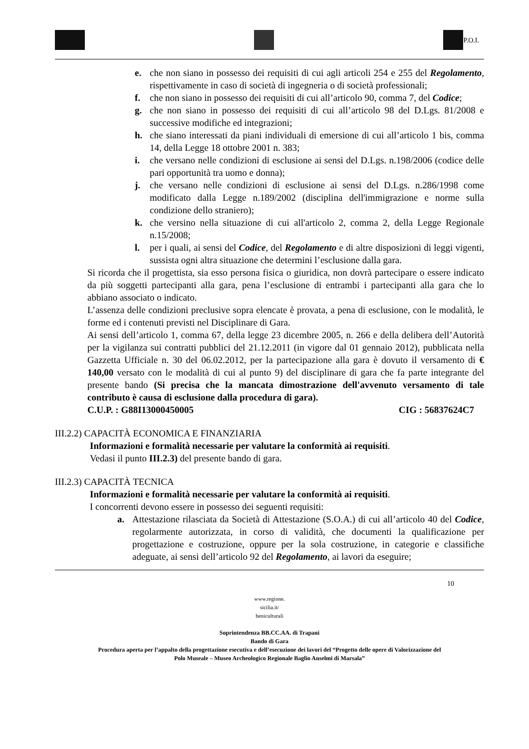P.O.I.
e. che non siano in possesso dei requisiti di cui agli articoli 254 e 255 del Regolamento, rispettivamente in caso di società di ingegneria o di società professionali;
f. che non siano in possesso dei requisiti di cui all’articolo 90, comma 7, del Codice;
g. che non siano in possesso dei requisiti di cui all’articolo 98 del D.Lgs. 81/2008 e successive modifiche ed integrazioni;
h. che siano interessati da piani individuali di emersione di cui all’articolo 1 bis, comma 14, della Legge 18 ottobre 2001 n. 383;
i. che versano nelle condizioni di esclusione ai sensi del D.Lgs. n.198/2006 (codice delle pari opportunità tra uomo e donna);
j. che versano nelle condizioni di esclusione ai sensi del D.Lgs. n.286/1998 come modificato dalla Legge n.189/2002 (disciplina dell'immigrazione e norme sulla condizione dello straniero);
k. che versino nella situazione di cui all'articolo 2, comma 2, della Legge Regionale n.15/2008;
l. per i quali, ai sensi del Codice, del Regolamento e di altre disposizioni di leggi vigenti, sussista ogni altra situazione che determini l’esclusione dalla gara.
Si ricorda che il progettista, sia esso persona fisica o giuridica, non dovrà partecipare o essere indicato da più soggetti partecipanti alla gara, pena l’esclusione di entrambi i partecipanti alla gara che lo abbiano associato o indicato.
L’assenza delle condizioni preclusive sopra elencate è provata, a pena di esclusione, con le modalità, le forme ed i contenuti previsti nel Disciplinare di Gara.
Ai sensi dell’articolo 1, comma 67, della legge 23 dicembre 2005, n. 266 e della delibera dell’Autorità per la vigilanza sui contratti pubblici del 21.12.2011 (in vigore dal 01 gennaio 2012), pubblicata nella Gazzetta Ufficiale n. 30 del 06.02.2012, per la partecipazione alla gara è dovuto il versamento di € 140,00 versato con le modalità di cui al punto 9) del disciplinare di gara che fa parte integrante del presente bando (Si precisa che la mancata dimostrazione dell'avvenuto versamento di tale contributo è causa di esclusione dalla procedura di gara).
C.U.P. : G88I13000450005 CIG : 56837624C7
III.2.2) CAPACITÀ ECONOMICA E FINANZIARIA
Informazioni e formalità necessarie per valutare la conformità ai requisiti.
Vedasi il punto III.2.3) del presente bando di gara.
III.2.3) CAPACITÀ TECNICA
Informazioni e formalità necessarie per valutare la conformità ai requisiti.
I concorrenti devono essere in possesso dei seguenti requisiti:
a. Attestazione rilasciata da Società di Attestazione (S.O.A.) di cui all’articolo 40 del Codice, regolarmente autorizzata, in corso di validità, che documenti la qualificazione per progettazione e costruzione, oppure per la sola costruzione, in categorie e classifiche adeguate, ai sensi dell’articolo 92 del Regolamento, ai lavori da eseguire;
10
www.regione.
sicilia.it/
beniculturali
Soprintendenza BB.CC.AA. di Trapani
Bando di Gara
Procedura aperta per l’appalto della progettazione esecutiva e dell’esecuzione dei lavori del “Progetto delle opere di Valorizzazione del
Polo Museale – Museo Archeologico Regionale Baglio Anselmi di Marsala”